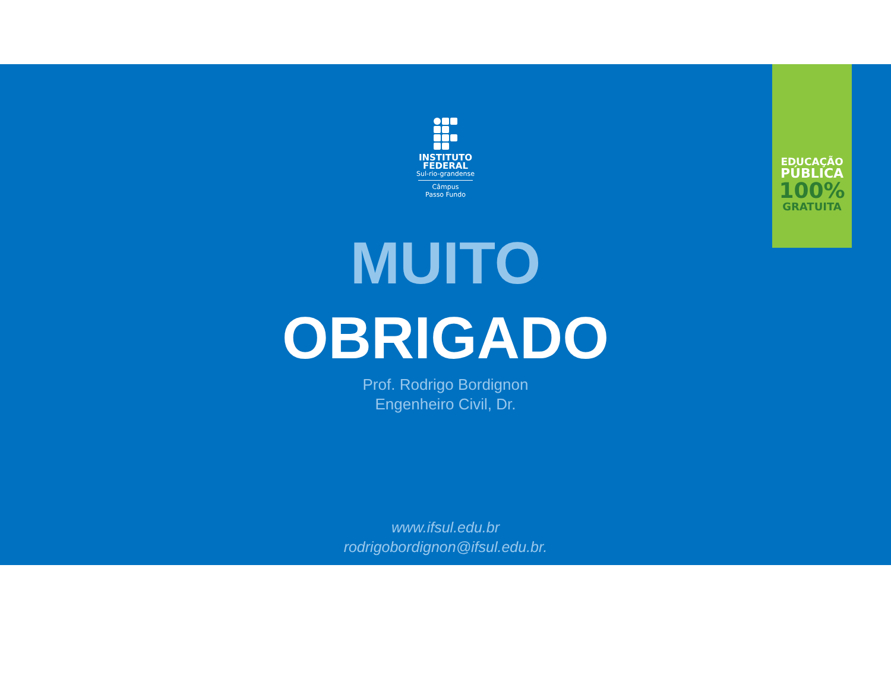EDUCAÇÃO
PÚBLICA
100%
GRATUITA
INSTITUTO
FEDERAL
Sul-rio-grandense
Câmpus
Passo Fundo
MUITO
OBRIGADO
Prof. Rodrigo Bordignon
Engenheiro Civil, Dr.
www.ifsul.edu.br
rodrigobordignon@ifsul.edu.br.